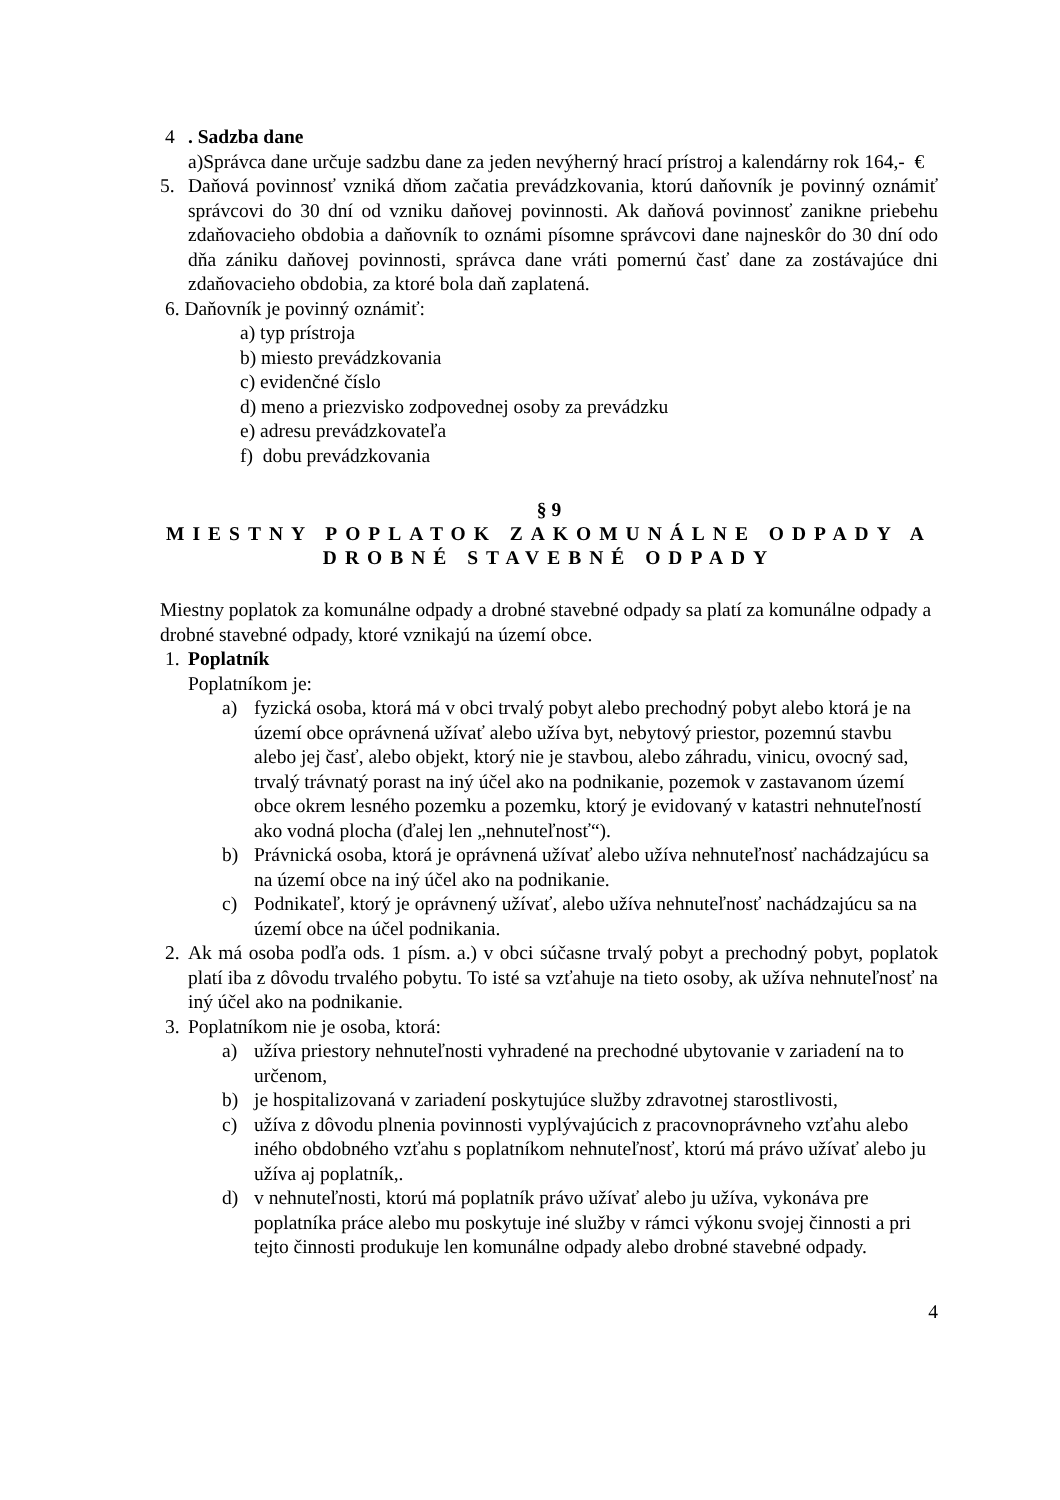4. Sadzba dane
a)Správca dane určuje sadzbu dane za jeden nevýherný hrací prístroj a kalendárny rok 164,- €
5. Daňová povinnosť vzniká dňom začatia prevádzkovania, ktorú daňovník je povinný oznámiť správcovi do 30 dní od vzniku daňovej povinnosti. Ak daňová povinnosť zanikne priebehu zdaňovacieho obdobia a daňovník to oznámi písomne správcovi dane najneskôr do 30 dní odo dňa zániku daňovej povinnosti, správca dane vráti pomernú časť dane za zostávajúce dni zdaňovacieho obdobia, za ktoré bola daň zaplatená.
6. Daňovník je povinný oznámiť:
a) typ prístroja
b) miesto prevádzkovania
c) evidenčné číslo
d) meno a priezvisko zodpovednej osoby za prevádzku
e) adresu prevádzkovateľa
f) dobu prevádzkovania
§ 9
MIESTNY POPLATOK ZAKOMUNÁLNE ODPADY A DROBNÉ STAVEBNÉ ODPADY
Miestny poplatok za komunálne odpady a drobné stavebné odpady sa platí za komunálne odpady a drobné stavebné odpady, ktoré vznikajú na území obce.
1. Poplatník
Poplatníkom je:
a) fyzická osoba, ktorá má v obci trvalý pobyt alebo prechodný pobyt alebo ktorá je na území obce oprávnená užívať alebo užíva byt, nebytový priestor, pozemnú stavbu alebo jej časť, alebo objekt, ktorý nie je stavbou, alebo záhradu, vinicu, ovocný sad, trvalý trávnatý porast na iný účel ako na podnikanie, pozemok v zastavanom území obce okrem lesného pozemku a pozemku, ktorý je evidovaný v katastri nehnuteľností ako vodná plocha (ďalej len „nehnuteľnosť“).
b) Právnická osoba, ktorá je oprávnená užívať alebo užíva nehnuteľnosť nachádzajúcu sa na území obce na iný účel ako na podnikanie.
c) Podnikateľ, ktorý je oprávnený užívať, alebo užíva nehnuteľnosť nachádzajúcu sa na území obce na účel podnikania.
2. Ak má osoba podľa ods. 1 písm. a.) v obci súčasne trvalý pobyt a prechodný pobyt, poplatok platí iba z dôvodu trvalého pobytu. To isté sa vzťahuje na tieto osoby, ak užíva nehnuteľnosť na iný účel ako na podnikanie.
3. Poplatníkom nie je osoba, ktorá:
a) užíva priestory nehnuteľnosti vyhradené na prechodné ubytovanie v zariadení na to určenom,
b) je hospitalizovaná v zariadení poskytujúce služby zdravotnej starostlivosti,
c) užíva z dôvodu plnenia povinnosti vyplývajúcich z pracovnoprávneho vzťahu alebo iného obdobného vzťahu s poplatníkom nehnuteľnosť, ktorú má právo užívať alebo ju užíva aj poplatník,.
d) v nehnuteľnosti, ktorú má poplatník právo užívať alebo ju užíva, vykonáva pre poplatníka práce alebo mu poskytuje iné služby v rámci výkonu svojej činnosti a pri tejto činnosti produkuje len komunálne odpady alebo drobné stavebné odpady.
4